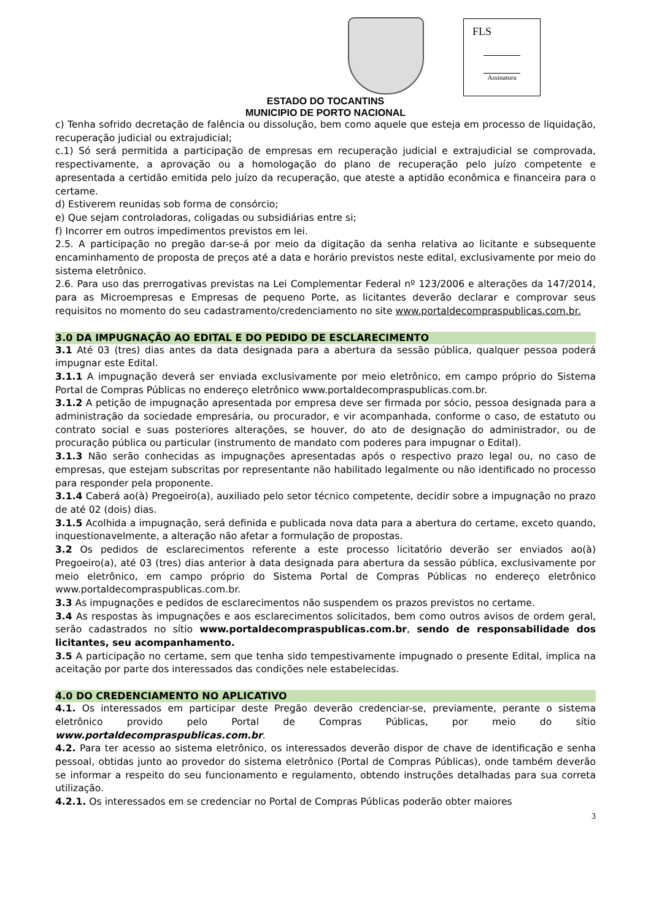FLS
Assinatura
ESTADO DO TOCANTINS
MUNICIPIO DE PORTO NACIONAL
c) Tenha sofrido decretação de falência ou dissolução, bem como aquele que esteja em processo de liquidação, recuperação judicial ou extrajudicial;
c.1) Só será permitida a participação de empresas em recuperação judicial e extrajudicial se comprovada, respectivamente, a aprovação ou a homologação do plano de recuperação pelo juízo competente e apresentada a certidão emitida pelo juízo da recuperação, que ateste a aptidão econômica e financeira para o certame.
d) Estiverem reunidas sob forma de consórcio;
e) Que sejam controladoras, coligadas ou subsidiárias entre si;
f) Incorrer em outros impedimentos previstos em lei.
2.5. A participação no pregão dar-se-á por meio da digitação da senha relativa ao licitante e subsequente encaminhamento de proposta de preços até a data e horário previstos neste edital, exclusivamente por meio do sistema eletrônico.
2.6. Para uso das prerrogativas previstas na Lei Complementar Federal nº 123/2006 e alterações da 147/2014, para as Microempresas e Empresas de pequeno Porte, as licitantes deverão declarar e comprovar seus requisitos no momento do seu cadastramento/credenciamento no site www.portaldecompraspublicas.com.br.
3.0 DA IMPUGNAÇÃO AO EDITAL E DO PEDIDO DE ESCLARECIMENTO
3.1 Até 03 (tres) dias antes da data designada para a abertura da sessão pública, qualquer pessoa poderá impugnar este Edital.
3.1.1 A impugnação deverá ser enviada exclusivamente por meio eletrônico, em campo próprio do Sistema Portal de Compras Públicas no endereço eletrônico www.portaldecompraspublicas.com.br.
3.1.2 A petição de impugnação apresentada por empresa deve ser firmada por sócio, pessoa designada para a administração da sociedade empresária, ou procurador, e vir acompanhada, conforme o caso, de estatuto ou contrato social e suas posteriores alterações, se houver, do ato de designação do administrador, ou de procuração pública ou particular (instrumento de mandato com poderes para impugnar o Edital).
3.1.3 Não serão conhecidas as impugnações apresentadas após o respectivo prazo legal ou, no caso de empresas, que estejam subscritas por representante não habilitado legalmente ou não identificado no processo para responder pela proponente.
3.1.4 Caberá ao(à) Pregoeiro(a), auxiliado pelo setor técnico competente, decidir sobre a impugnação no prazo de até 02 (dois) dias.
3.1.5 Acolhida a impugnação, será definida e publicada nova data para a abertura do certame, exceto quando, inquestionavelmente, a alteração não afetar a formulação de propostas.
3.2 Os pedidos de esclarecimentos referente a este processo licitatório deverão ser enviados ao(à) Pregoeiro(a), até 03 (tres) dias anterior à data designada para abertura da sessão pública, exclusivamente por meio eletrônico, em campo próprio do Sistema Portal de Compras Públicas no endereço eletrônico www.portaldecompraspublicas.com.br.
3.3 As impugnações e pedidos de esclarecimentos não suspendem os prazos previstos no certame.
3.4 As respostas às impugnações e aos esclarecimentos solicitados, bem como outros avisos de ordem geral, serão cadastrados no sítio www.portaldecompraspublicas.com.br, sendo de responsabilidade dos licitantes, seu acompanhamento.
3.5 A participação no certame, sem que tenha sido tempestivamente impugnado o presente Edital, implica na aceitação por parte dos interessados das condições nele estabelecidas.
4.0 DO CREDENCIAMENTO NO APLICATIVO
4.1. Os interessados em participar deste Pregão deverão credenciar-se, previamente, perante o sistema eletrônico provido pelo Portal de Compras Públicas, por meio do sítio www.portaldecompraspublicas.com.br.
4.2. Para ter acesso ao sistema eletrônico, os interessados deverão dispor de chave de identificação e senha pessoal, obtidas junto ao provedor do sistema eletrônico (Portal de Compras Públicas), onde também deverão se informar a respeito do seu funcionamento e regulamento, obtendo instruções detalhadas para sua correta utilização.
4.2.1. Os interessados em se credenciar no Portal de Compras Públicas poderão obter maiores
3